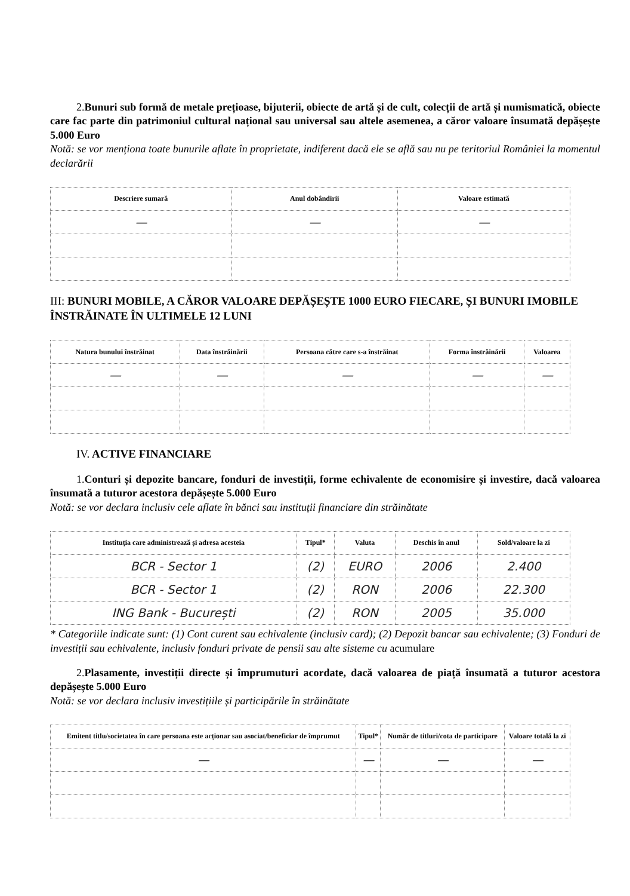2.Bunuri sub formă de metale prețioase, bijuterii, obiecte de artă și de cult, colecții de artă și numismatică, obiecte care fac parte din patrimoniul cultural național sau universal sau altele asemenea, a căror valoare însumată depășește 5.000 Euro
Notă: se vor menționa toate bunurile aflate în proprietate, indiferent dacă ele se află sau nu pe teritoriul României la momentul declarării
| Descriere sumară | Anul dobândirii | Valoare estimată |
| --- | --- | --- |
| — | — | — |
III: BUNURI MOBILE, A CĂROR VALOARE DEPĂȘEȘTE 1000 EURO FIECARE, ȘI BUNURI IMOBILE ÎNSTRĂINATE ÎN ULTIMELE 12 LUNI
| Natura bunului înstrăinat | Data înstrăinării | Persoana către care s-a înstrăinat | Forma înstrăinării | Valoarea |
| --- | --- | --- | --- | --- |
| — | — | — | — | — |
IV. ACTIVE FINANCIARE
1.Conturi și depozite bancare, fonduri de investiții, forme echivalente de economisire și investire, dacă valoarea însumată a tuturor acestora depășește 5.000 Euro
Notă: se vor declara inclusiv cele aflate în bănci sau instituții financiare din străinătate
| Instituția care administrează și adresa acesteia | Tipul* | Valuta | Deschis în anul | Sold/valoare la zi |
| --- | --- | --- | --- | --- |
| BCR - Sector 1 | (2) | EURO | 2006 | 2.400 |
| BCR - Sector 1 | (2) | RON | 2006 | 22.300 |
| ING Bank - București | (2) | RON | 2005 | 35.000 |
* Categoriile indicate sunt: (1) Cont curent sau echivalente (inclusiv card); (2) Depozit bancar sau echivalente; (3) Fonduri de investiții sau echivalente, inclusiv fonduri private de pensii sau alte sisteme cu acumulare
2.Plasamente, investiții directe și împrumuturi acordate, dacă valoarea de piață însumată a tuturor acestora depășește 5.000 Euro
Notă: se vor declara inclusiv investițiile și participările în străinătate
| Emitent titlu/societatea în care persoana este acționar sau asociat/beneficiar de împrumut | Tipul* | Număr de titluri/cota de participare | Valoare totală la zi |
| --- | --- | --- | --- |
| — | — | — | — |